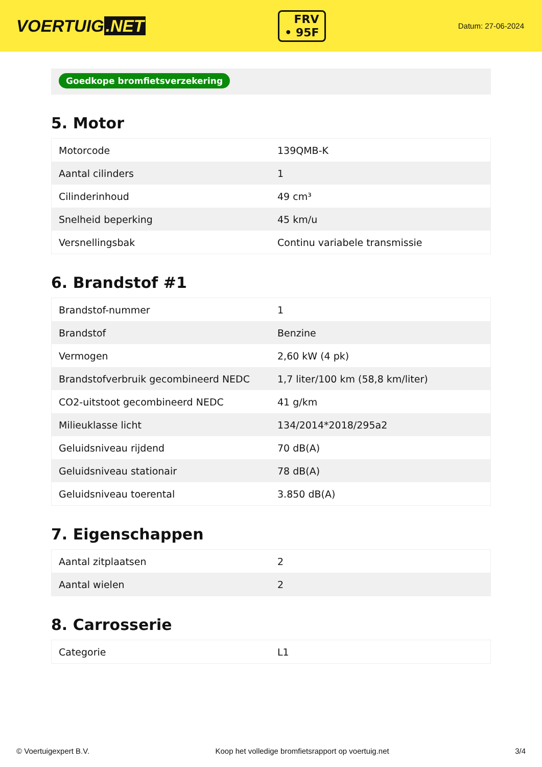VOERTUIG.NET
FRV
• 95F
Datum: 27-06-2024
Goedkope bromfietsverzekering
5. Motor
| Motorcode | 139QMB-K |
| Aantal cilinders | 1 |
| Cilinderinhoud | 49 cm³ |
| Snelheid beperking | 45 km/u |
| Versnellingsbak | Continu variabele transmissie |
6. Brandstof #1
| Brandstof-nummer | 1 |
| Brandstof | Benzine |
| Vermogen | 2,60 kW (4 pk) |
| Brandstofverbruik gecombineerd NEDC | 1,7 liter/100 km (58,8 km/liter) |
| CO2-uitstoot gecombineerd NEDC | 41 g/km |
| Milieuklasse licht | 134/2014*2018/295a2 |
| Geluidsniveau rijdend | 70 dB(A) |
| Geluidsniveau stationair | 78 dB(A) |
| Geluidsniveau toerental | 3.850 dB(A) |
7. Eigenschappen
| Aantal zitplaatsen | 2 |
| Aantal wielen | 2 |
8. Carrosserie
| Categorie | L1 |
© Voertuigexpert B.V. Koop het volledige bromfietsrapport op voertuig.net 3/4